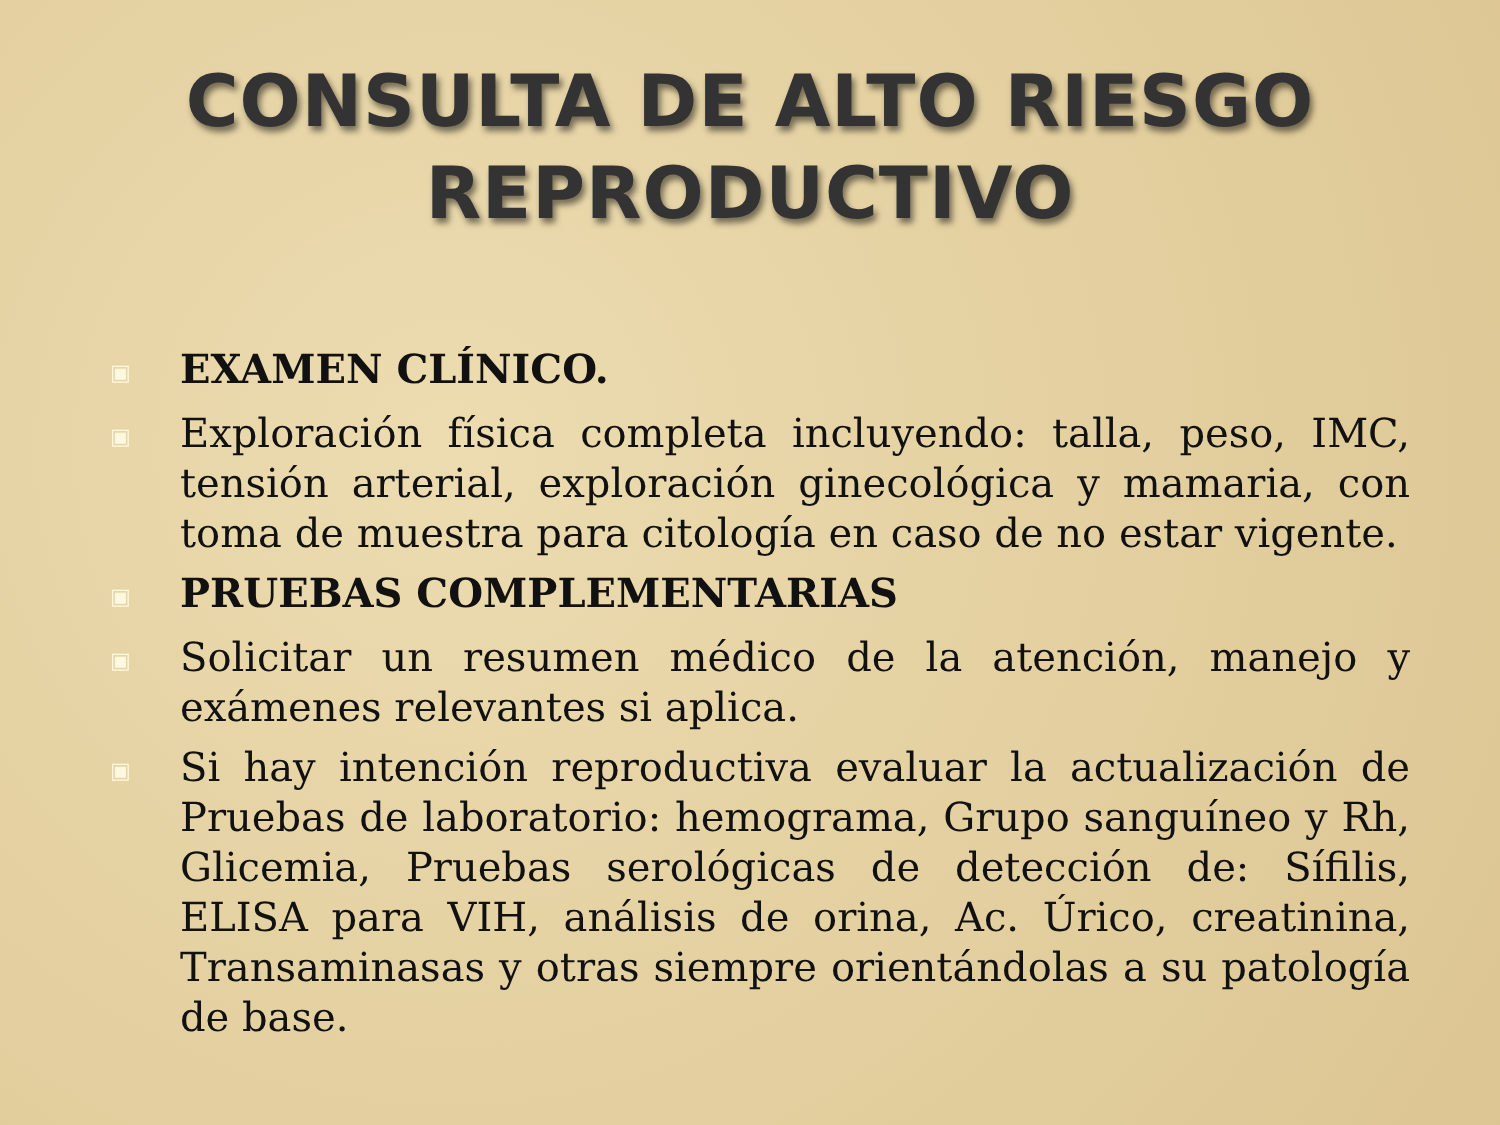CONSULTA DE ALTO RIESGO
REPRODUCTIVO
▣ EXAMEN CLÍNICO.
▣ Exploración física completa incluyendo: talla, peso, IMC, tensión arterial, exploración ginecológica y mamaria, con toma de muestra para citología en caso de no estar vigente.
▣ PRUEBAS COMPLEMENTARIAS
▣ Solicitar un resumen médico de la atención, manejo y exámenes relevantes si aplica.
▣ Si hay intención reproductiva evaluar la actualización de Pruebas de laboratorio: hemograma, Grupo sanguíneo y Rh, Glicemia, Pruebas serológicas de detección de: Sífilis, ELISA para VIH, análisis de orina, Ac. Úrico, creatinina, Transaminasas y otras siempre orientándolas a su patología de base.